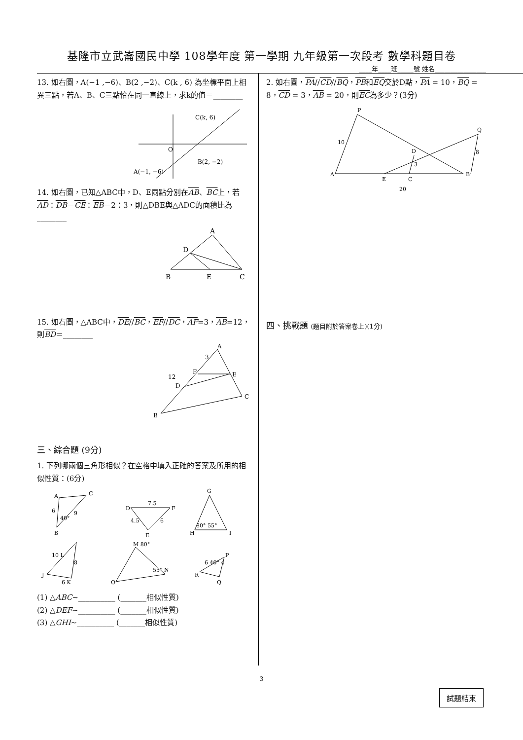基隆市立武崙國民中學 108學年度 第一學期 九年級第一次段考 數學科題目卷
____年____班_____號 姓名________________
13. 如右圖，A(−1 ,−6)、B(2 ,−2)、C(k , 6) 為坐標平面上相異三點，若A、B、C三點恰在同一直線上，求k的值＝________
O
C(k, 6)
B(2, −2)
A(−1, −6)
14. 如右圖，已知△ABC中，D、E兩點分別在AB、BC上，若AD：DB＝CE：EB＝2：3，則△DBE與△ADC的面積比為________
A
D
B
E
C
15. 如右圖，△ABC中，DE//BC，EF//DC，AF=3，AB=12，則BD＝________
A
E
C
D
F
12
3
B
三、綜合題 (9分)
1. 下列哪兩個三角形相似？在空格中填入正確的答案及所用的相似性質：(6分)
A
C
B
6
40°
9
D
F
E
7.5
4.5
6
G
H
I
80° 55°
10 L
8
J
6 K
M 80°
55° N
O
P
6 40° 4
R
Q
(1) △ABC∼__________ (_______相似性質)
(2) △DEF∼__________ (_______相似性質)
(3) △GHI∼__________ (_______相似性質)
2. 如右圖，PA//CD//BQ，PB和EQ交於D點，PA = 10，BQ = 8，CD = 3，AB = 20，則EC為多少？(3分)
P
Q
D
A
E
C
B
10
8
3
20
四、挑戰題 (題目附於答案卷上)(1分)
3
試題結束